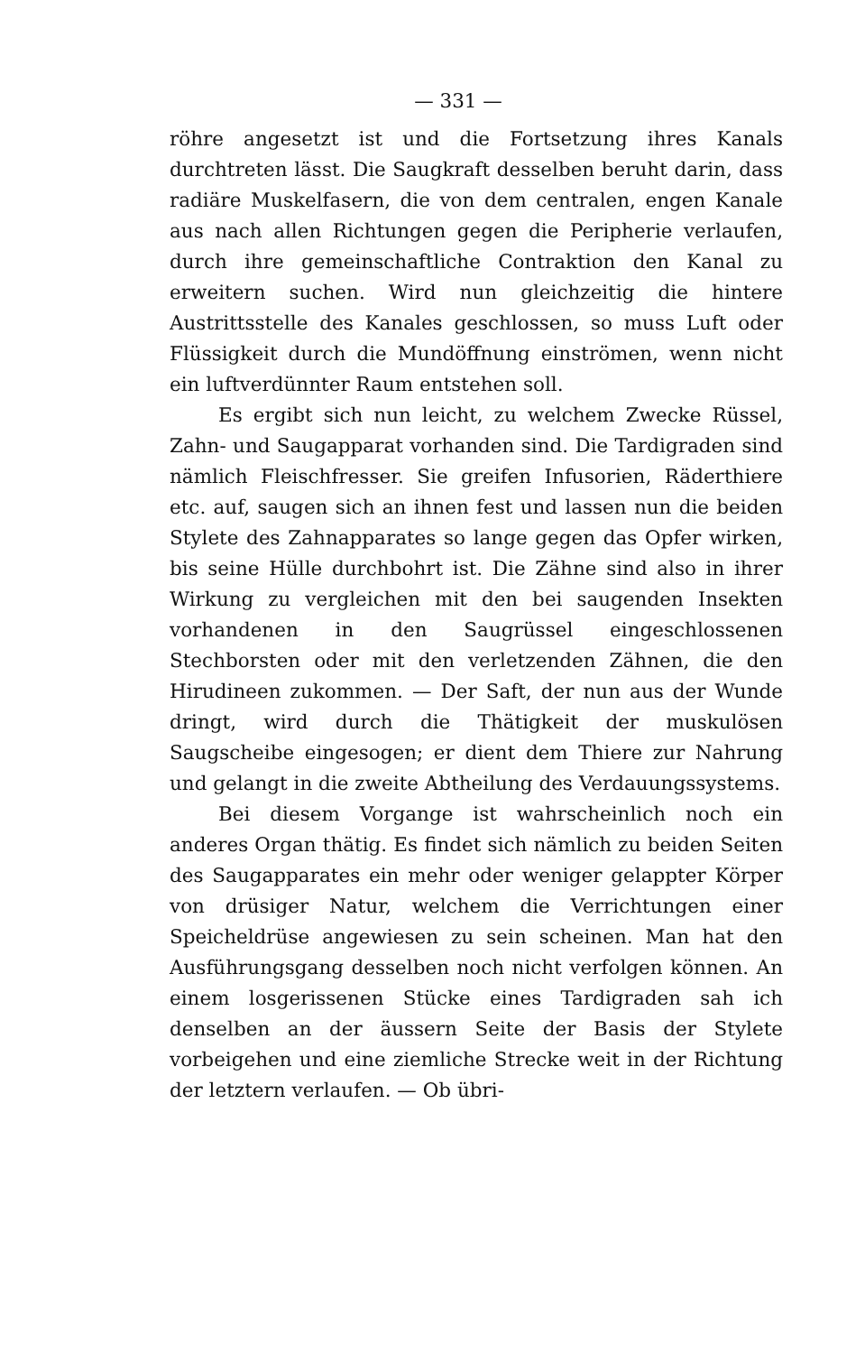— 331 —
röhre angesetzt ist und die Fortsetzung ihres Kanals durchtreten lässt. Die Saugkraft desselben beruht darin, dass radiäre Muskelfasern, die von dem centralen, engen Kanale aus nach allen Richtungen gegen die Peripherie verlaufen, durch ihre gemeinschaftliche Contraktion den Kanal zu erweitern suchen. Wird nun gleichzeitig die hintere Austrittsstelle des Kanales geschlossen, so muss Luft oder Flüssigkeit durch die Mundöffnung einströmen, wenn nicht ein luftverdünnter Raum entstehen soll.
Es ergibt sich nun leicht, zu welchem Zwecke Rüssel, Zahn- und Saugapparat vorhanden sind. Die Tardigraden sind nämlich Fleischfresser. Sie greifen Infusorien, Räderthiere etc. auf, saugen sich an ihnen fest und lassen nun die beiden Stylete des Zahnapparates so lange gegen das Opfer wirken, bis seine Hülle durchbohrt ist. Die Zähne sind also in ihrer Wirkung zu vergleichen mit den bei saugenden Insekten vorhandenen in den Saugrüssel eingeschlossenen Stechborsten oder mit den verletzenden Zähnen, die den Hirudineen zukommen. — Der Saft, der nun aus der Wunde dringt, wird durch die Thätigkeit der muskulösen Saugscheibe eingesogen; er dient dem Thiere zur Nahrung und gelangt in die zweite Abtheilung des Verdauungssystems.
Bei diesem Vorgange ist wahrscheinlich noch ein anderes Organ thätig. Es findet sich nämlich zu beiden Seiten des Saugapparates ein mehr oder weniger gelappter Körper von drüsiger Natur, welchem die Verrichtungen einer Speicheldrüse angewiesen zu sein scheinen. Man hat den Ausführungsgang desselben noch nicht verfolgen können. An einem losgerissenen Stücke eines Tardigraden sah ich denselben an der äussern Seite der Basis der Stylete vorbeigehen und eine ziemliche Strecke weit in der Richtung der letztern verlaufen. — Ob übri-